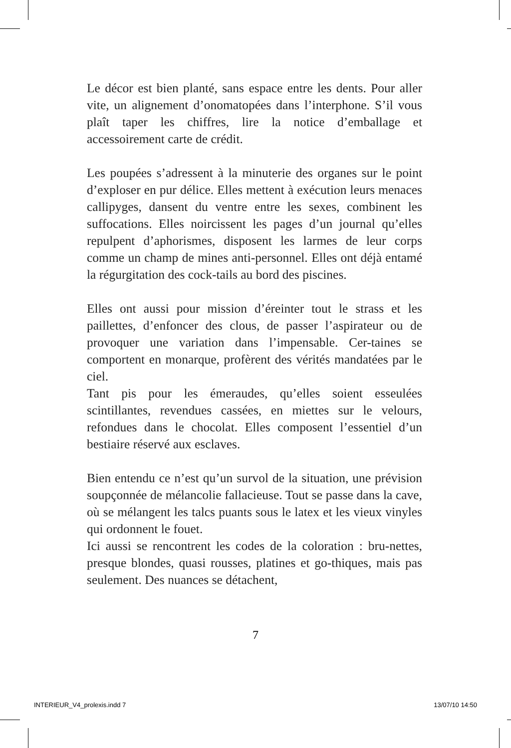Le décor est bien planté, sans espace entre les dents. Pour aller vite, un alignement d’onomatopées dans l’interphone. S’il vous plaît taper les chiffres, lire la notice d’emballage et accessoirement carte de crédit.
Les poupées s’adressent à la minuterie des organes sur le point d’exploser en pur délice. Elles mettent à exécution leurs menaces callipyges, dansent du ventre entre les sexes, combinent les suffocations. Elles noircissent les pages d’un journal qu’elles repulpent d’aphorismes, disposent les larmes de leur corps comme un champ de mines anti-personnel. Elles ont déjà entamé la régurgitation des cock-tails au bord des piscines.
Elles ont aussi pour mission d’éreinter tout le strass et les paillettes, d’enfoncer des clous, de passer l’aspirateur ou de provoquer une variation dans l’impensable. Cer-taines se comportent en monarque, profèrent des vérités mandatées par le ciel.
Tant pis pour les émeraudes, qu’elles soient esseulées scintillantes, revendues cassées, en miettes sur le velours, refondues dans le chocolat. Elles composent l’essentiel d’un bestiaire réservé aux esclaves.
Bien entendu ce n’est qu’un survol de la situation, une prévision soupçonnée de mélancolie fallacieuse. Tout se passe dans la cave, où se mélangent les talcs puants sous le latex et les vieux vinyles qui ordonnent le fouet.
Ici aussi se rencontrent les codes de la coloration : bru-nettes, presque blondes, quasi rousses, platines et go-thiques, mais pas seulement. Des nuances se détachent,
7
INTERIEUR_V4_prolexis.indd 7 13/07/10 14:50